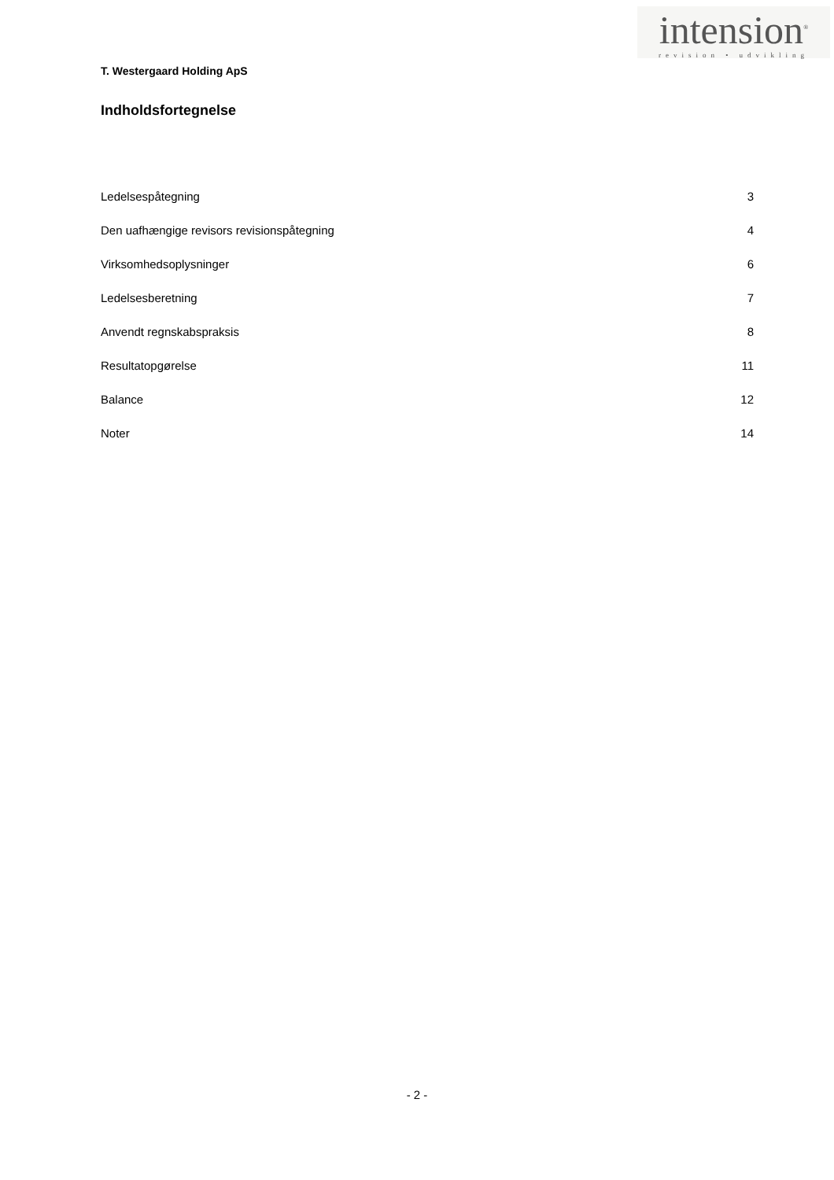intension<sup>®</sup>
revision • udvikling
T. Westergaard Holding ApS
Indholdsfortegnelse
| Ledelsespåtegning | 3 |
| Den uafhængige revisors revisionspåtegning | 4 |
| Virksomhedsoplysninger | 6 |
| Ledelsesberetning | 7 |
| Anvendt regnskabspraksis | 8 |
| Resultatopgørelse | 11 |
| Balance | 12 |
| Noter | 14 |
- 2 -